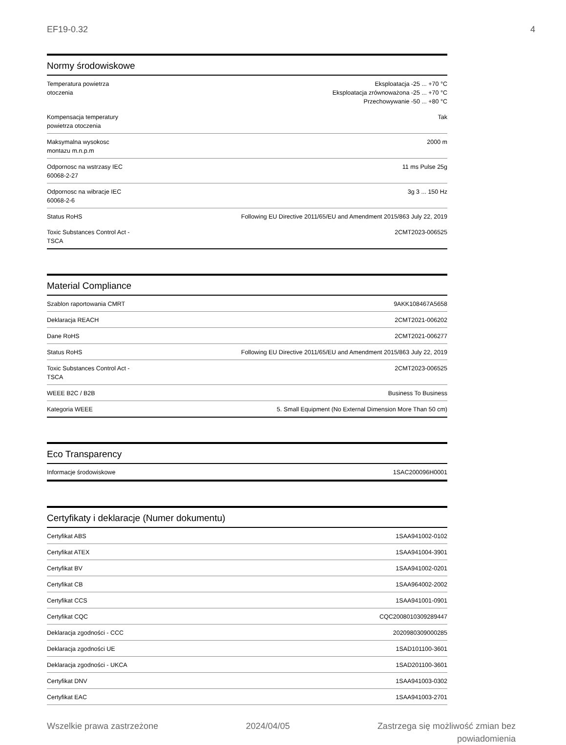EF19-0.32 4
Normy środowiskowe
| Temperatura powietrza otoczenia | Eksploatacja -25 ... +70 °C Eksploatacja zrównoważona -25 ... +70 °C Przechowywanie -50 ... +80 °C |
| Kompensacja temperatury powietrza otoczenia | Tak |
| Maksymalna wysokosc montazu m.n.p.m | 2000 m |
| Odpornosc na wstrzasy IEC 60068-2-27 | 11 ms Pulse 25g |
| Odpornosc na wibracje IEC 60068-2-6 | 3g 3 ... 150 Hz |
| Status RoHS | Following EU Directive 2011/65/EU and Amendment 2015/863 July 22, 2019 |
| Toxic Substances Control Act - TSCA | 2CMT2023-006525 |
Material Compliance
| Szablon raportowania CMRT | 9AKK108467A5658 |
| Deklaracja REACH | 2CMT2021-006202 |
| Dane RoHS | 2CMT2021-006277 |
| Status RoHS | Following EU Directive 2011/65/EU and Amendment 2015/863 July 22, 2019 |
| Toxic Substances Control Act - TSCA | 2CMT2023-006525 |
| WEEE B2C / B2B | Business To Business |
| Kategoria WEEE | 5. Small Equipment (No External Dimension More Than 50 cm) |
Eco Transparency
| Informacje środowiskowe | 1SAC200096H0001 |
Certyfikaty i deklaracje (Numer dokumentu)
| Certyfikat ABS | 1SAA941002-0102 |
| Certyfikat ATEX | 1SAA941004-3901 |
| Certyfikat BV | 1SAA941002-0201 |
| Certyfikat CB | 1SAA964002-2002 |
| Certyfikat CCS | 1SAA941001-0901 |
| Certyfikat CQC | CQC2008010309289447 |
| Deklaracja zgodności - CCC | 2020980309000285 |
| Deklaracja zgodności UE | 1SAD101100-3601 |
| Deklaracja zgodności - UKCA | 1SAD201100-3601 |
| Certyfikat DNV | 1SAA941003-0302 |
| Certyfikat EAC | 1SAA941003-2701 |
Wszelkie prawa zastrzeżone 2024/04/05 Zastrzega się możliwość zmian bez
powiadomienia